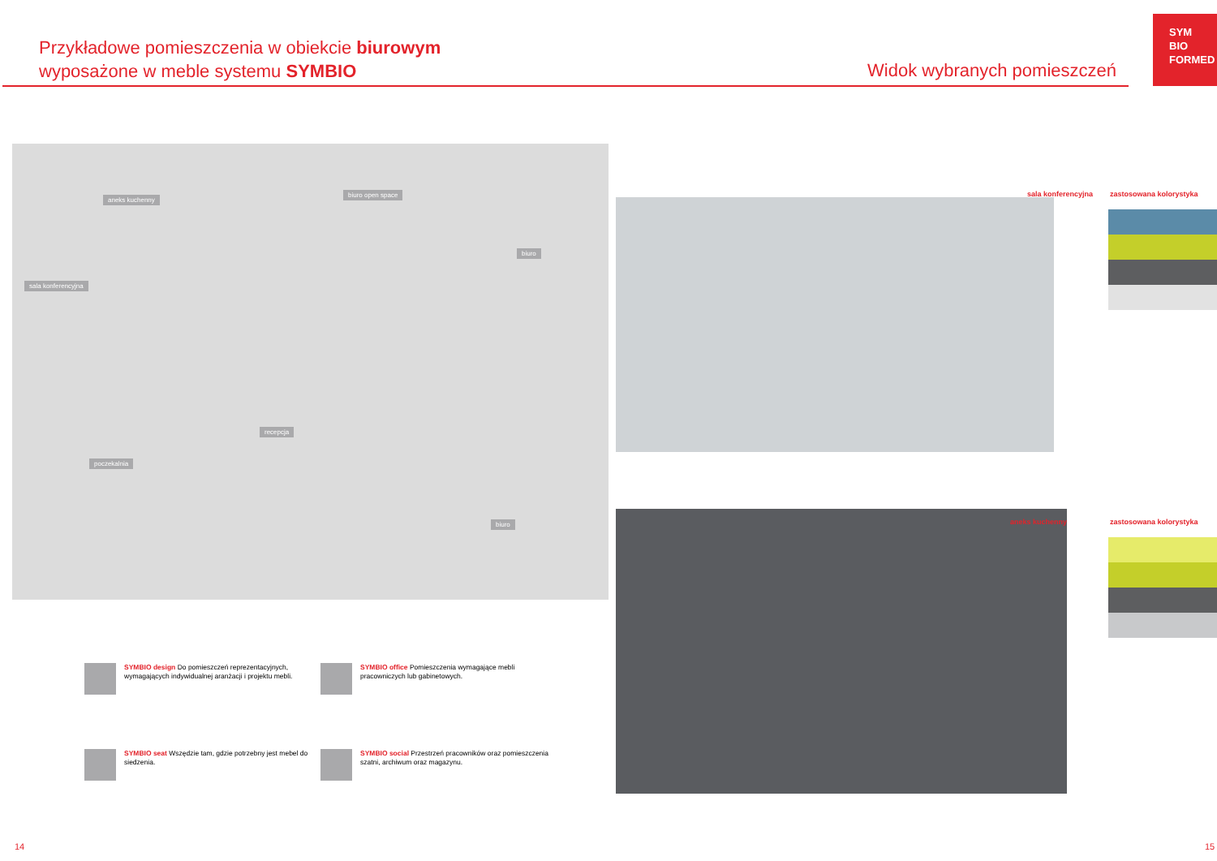Przykładowe pomieszczenia w obiekcie biurowym
wyposażone w meble systemu SYMBIO
Widok wybranych pomieszczeń
SYM
BIO
FORMED
aneks kuchenny
biuro open space
biuro
sala konferencyjna
recepcja
poczekalnia
biuro
sala konferencyjna zastosowana kolorystyka
aneks kuchenny zastosowana kolorystyka
SYMBIO design Do pomieszczeń reprezentacyjnych, wymagających indywidualnej aranżacji i projektu mebli.
SYMBIO office Pomieszczenia wymagające mebli pracowniczych lub gabinetowych.
SYMBIO seat Wszędzie tam, gdzie potrzebny jest mebel do siedzenia.
SYMBIO social Przestrzeń pracowników oraz pomieszczenia szatni, archiwum oraz magazynu.
14 15